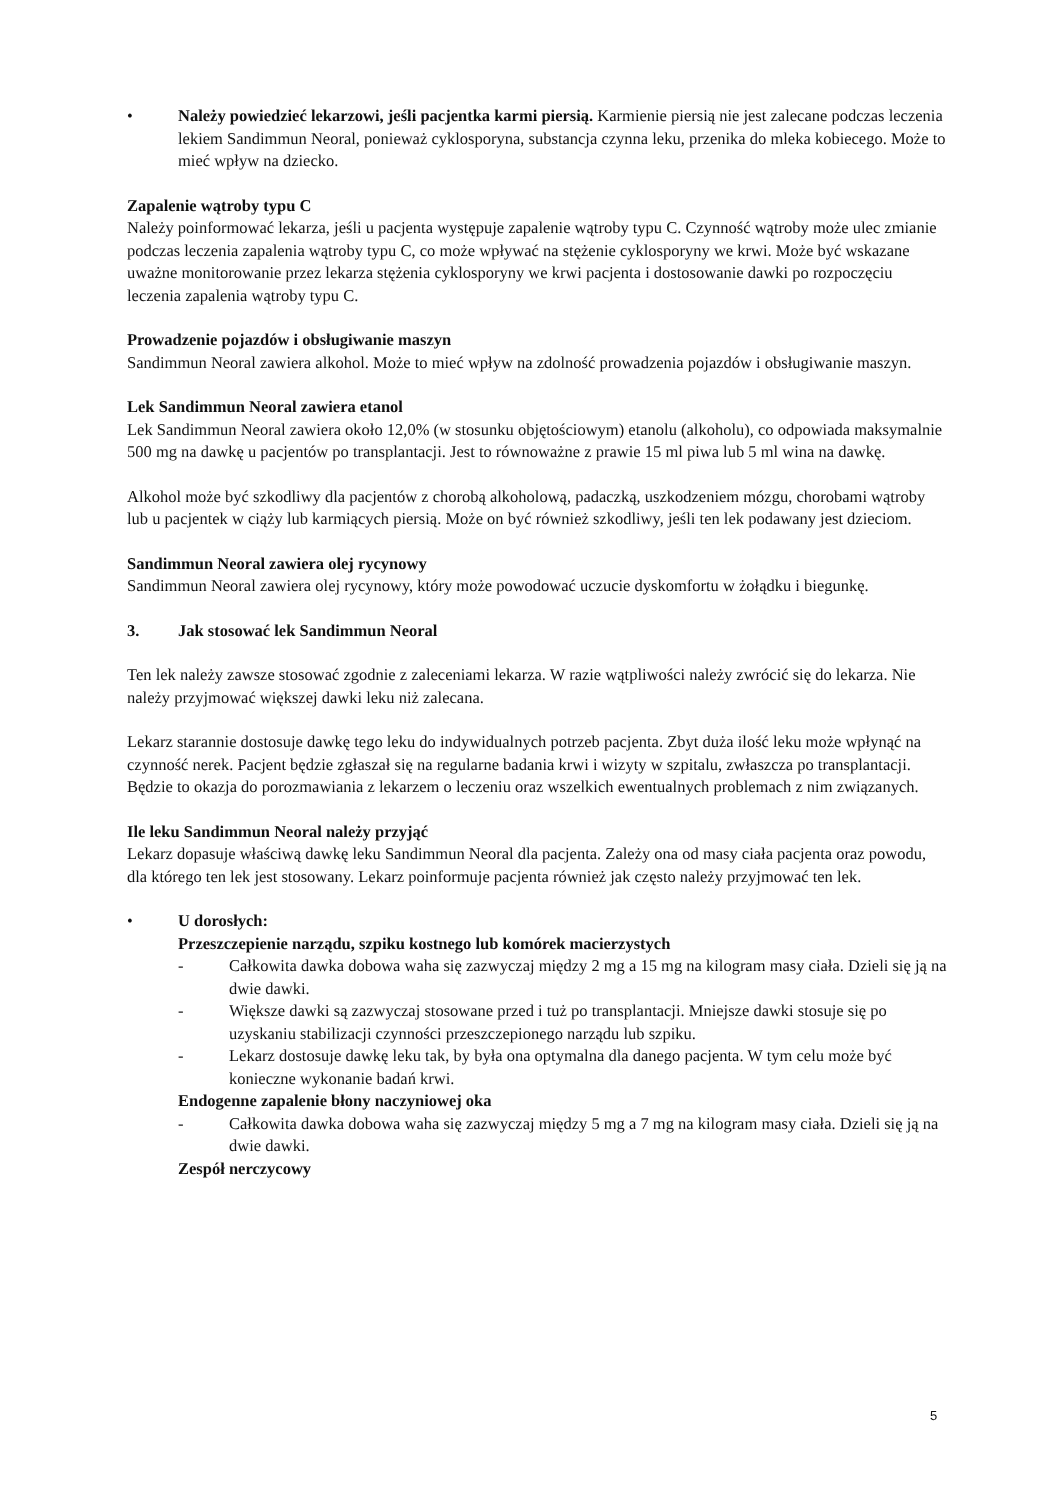• Należy powiedzieć lekarzowi, jeśli pacjentka karmi piersią. Karmienie piersią nie jest zalecane podczas leczenia lekiem Sandimmun Neoral, ponieważ cyklosporyna, substancja czynna leku, przenika do mleka kobiecego. Może to mieć wpływ na dziecko.
Zapalenie wątroby typu C
Należy poinformować lekarza, jeśli u pacjenta występuje zapalenie wątroby typu C. Czynność wątroby może ulec zmianie podczas leczenia zapalenia wątroby typu C, co może wpływać na stężenie cyklosporyny we krwi. Może być wskazane uważne monitorowanie przez lekarza stężenia cyklosporyny we krwi pacjenta i dostosowanie dawki po rozpoczęciu leczenia zapalenia wątroby typu C.
Prowadzenie pojazdów i obsługiwanie maszyn
Sandimmun Neoral zawiera alkohol. Może to mieć wpływ na zdolność prowadzenia pojazdów i obsługiwanie maszyn.
Lek Sandimmun Neoral zawiera etanol
Lek Sandimmun Neoral zawiera około 12,0% (w stosunku objętościowym) etanolu (alkoholu), co odpowiada maksymalnie 500 mg na dawkę u pacjentów po transplantacji. Jest to równoważne z prawie 15 ml piwa lub 5 ml wina na dawkę.
Alkohol może być szkodliwy dla pacjentów z chorobą alkoholową, padaczką, uszkodzeniem mózgu, chorobami wątroby lub u pacjentek w ciąży lub karmiących piersią. Może on być również szkodliwy, jeśli ten lek podawany jest dzieciom.
Sandimmun Neoral zawiera olej rycynowy
Sandimmun Neoral zawiera olej rycynowy, który może powodować uczucie dyskomfortu w żołądku i biegunkę.
3. Jak stosować lek Sandimmun Neoral
Ten lek należy zawsze stosować zgodnie z zaleceniami lekarza. W razie wątpliwości należy zwrócić się do lekarza. Nie należy przyjmować większej dawki leku niż zalecana.
Lekarz starannie dostosuje dawkę tego leku do indywidualnych potrzeb pacjenta. Zbyt duża ilość leku może wpłynąć na czynność nerek. Pacjent będzie zgłaszał się na regularne badania krwi i wizyty w szpitalu, zwłaszcza po transplantacji. Będzie to okazja do porozmawiania z lekarzem o leczeniu oraz wszelkich ewentualnych problemach z nim związanych.
Ile leku Sandimmun Neoral należy przyjąć
Lekarz dopasuje właściwą dawkę leku Sandimmun Neoral dla pacjenta. Zależy ona od masy ciała pacjenta oraz powodu, dla którego ten lek jest stosowany. Lekarz poinformuje pacjenta również jak często należy przyjmować ten lek.
• U dorosłych:
Przeszczepienie narządu, szpiku kostnego lub komórek macierzystych
- Całkowita dawka dobowa waha się zazwyczaj między 2 mg a 15 mg na kilogram masy ciała. Dzieli się ją na dwie dawki.
- Większe dawki są zazwyczaj stosowane przed i tuż po transplantacji. Mniejsze dawki stosuje się po uzyskaniu stabilizacji czynności przeszczepionego narządu lub szpiku.
- Lekarz dostosuje dawkę leku tak, by była ona optymalna dla danego pacjenta. W tym celu może być konieczne wykonanie badań krwi.
Endogenne zapalenie błony naczyniowej oka
- Całkowita dawka dobowa waha się zazwyczaj między 5 mg a 7 mg na kilogram masy ciała. Dzieli się ją na dwie dawki.
Zespół nerczycowy
5